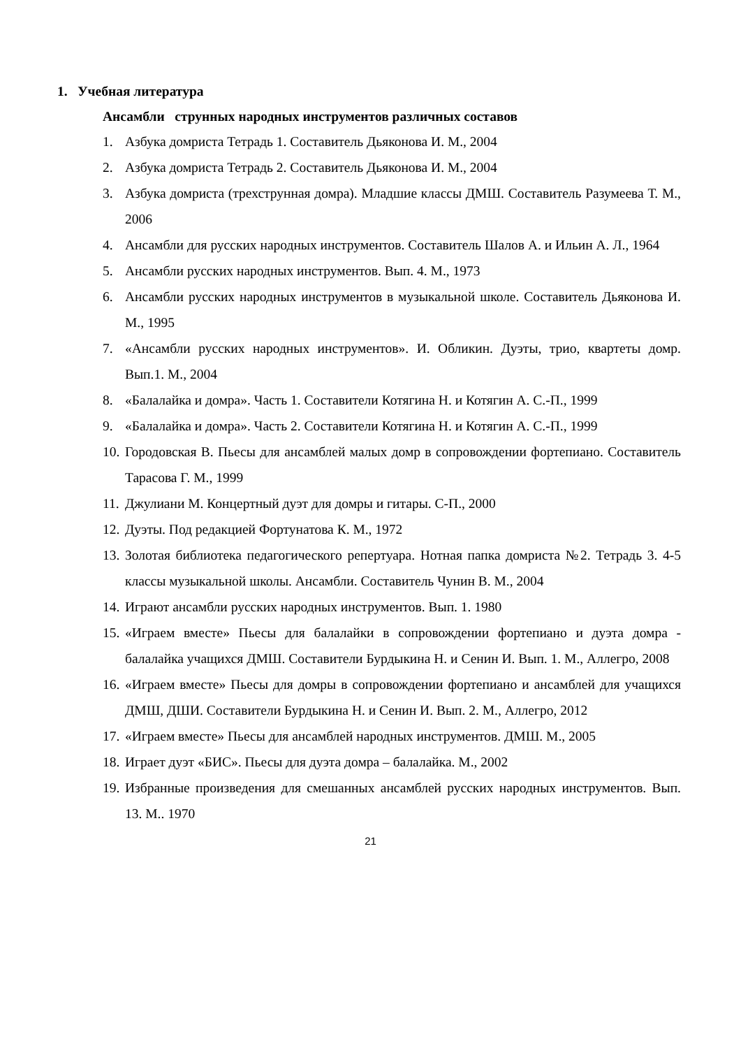1. Учебная литература
Ансамбли струнных народных инструментов различных составов
1. Азбука домриста Тетрадь 1. Составитель Дьяконова И. М., 2004
2. Азбука домриста Тетрадь 2. Составитель Дьяконова И. М., 2004
3. Азбука домриста (трехструнная домра). Младшие классы ДМШ. Составитель Разумеева Т. М., 2006
4. Ансамбли для русских народных инструментов. Составитель Шалов А. и Ильин А. Л., 1964
5. Ансамбли русских народных инструментов. Вып. 4. М., 1973
6. Ансамбли русских народных инструментов в музыкальной школе. Составитель Дьяконова И. М., 1995
7. «Ансамбли русских народных инструментов». И. Обликин. Дуэты, трио, квартеты домр. Вып.1. М., 2004
8. «Балалайка и домра». Часть 1. Составители Котягина Н. и Котягин А. С.-П., 1999
9. «Балалайка и домра». Часть 2. Составители Котягина Н. и Котягин А. С.-П., 1999
10. Городовская В. Пьесы для ансамблей малых домр в сопровождении фортепиано. Составитель Тарасова Г. М., 1999
11. Джулиани М. Концертный дуэт для домры и гитары. С-П., 2000
12. Дуэты. Под редакцией Фортунатова К. М., 1972
13. Золотая библиотека педагогического репертуара. Нотная папка домриста №2. Тетрадь 3. 4-5 классы музыкальной школы. Ансамбли. Составитель Чунин В. М., 2004
14. Играют ансамбли русских народных инструментов. Вып. 1. 1980
15. «Играем вместе» Пьесы для балалайки в сопровождении фортепиано и дуэта домра - балалайка учащихся ДМШ. Составители Бурдыкина Н. и Сенин И. Вып. 1. М., Аллегро, 2008
16. «Играем вместе» Пьесы для домры в сопровождении фортепиано и ансамблей для учащихся ДМШ, ДШИ. Составители Бурдыкина Н. и Сенин И. Вып. 2. М., Аллегро, 2012
17. «Играем вместе» Пьесы для ансамблей народных инструментов. ДМШ. М., 2005
18. Играет дуэт «БИС». Пьесы для дуэта домра – балалайка. М., 2002
19. Избранные произведения для смешанных ансамблей русских народных инструментов. Вып. 13. М.. 1970
21